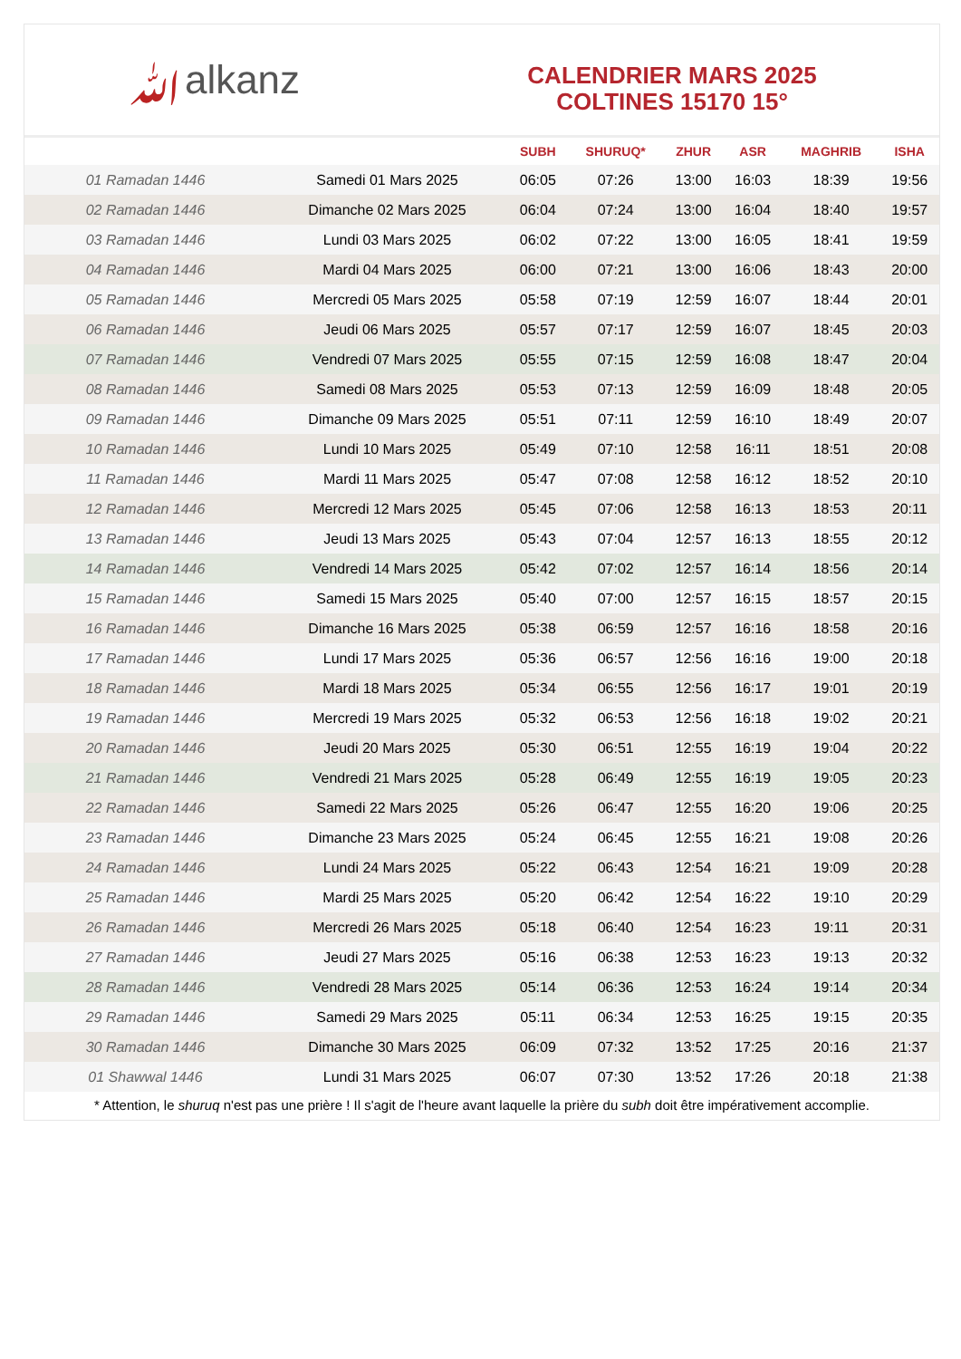ﷲalkanz
CALENDRIER MARS 2025
COLTINES 15170 15°
| | | SUBH | SHURUQ* | ZHUR | ASR | MAGHRIB | ISHA |
| --- | --- | --- | --- | --- | --- | --- | --- |
| 01 Ramadan 1446 | Samedi 01 Mars 2025 | 06:05 | 07:26 | 13:00 | 16:03 | 18:39 | 19:56 |
| 02 Ramadan 1446 | Dimanche 02 Mars 2025 | 06:04 | 07:24 | 13:00 | 16:04 | 18:40 | 19:57 |
| 03 Ramadan 1446 | Lundi 03 Mars 2025 | 06:02 | 07:22 | 13:00 | 16:05 | 18:41 | 19:59 |
| 04 Ramadan 1446 | Mardi 04 Mars 2025 | 06:00 | 07:21 | 13:00 | 16:06 | 18:43 | 20:00 |
| 05 Ramadan 1446 | Mercredi 05 Mars 2025 | 05:58 | 07:19 | 12:59 | 16:07 | 18:44 | 20:01 |
| 06 Ramadan 1446 | Jeudi 06 Mars 2025 | 05:57 | 07:17 | 12:59 | 16:07 | 18:45 | 20:03 |
| 07 Ramadan 1446 | Vendredi 07 Mars 2025 | 05:55 | 07:15 | 12:59 | 16:08 | 18:47 | 20:04 |
| 08 Ramadan 1446 | Samedi 08 Mars 2025 | 05:53 | 07:13 | 12:59 | 16:09 | 18:48 | 20:05 |
| 09 Ramadan 1446 | Dimanche 09 Mars 2025 | 05:51 | 07:11 | 12:59 | 16:10 | 18:49 | 20:07 |
| 10 Ramadan 1446 | Lundi 10 Mars 2025 | 05:49 | 07:10 | 12:58 | 16:11 | 18:51 | 20:08 |
| 11 Ramadan 1446 | Mardi 11 Mars 2025 | 05:47 | 07:08 | 12:58 | 16:12 | 18:52 | 20:10 |
| 12 Ramadan 1446 | Mercredi 12 Mars 2025 | 05:45 | 07:06 | 12:58 | 16:13 | 18:53 | 20:11 |
| 13 Ramadan 1446 | Jeudi 13 Mars 2025 | 05:43 | 07:04 | 12:57 | 16:13 | 18:55 | 20:12 |
| 14 Ramadan 1446 | Vendredi 14 Mars 2025 | 05:42 | 07:02 | 12:57 | 16:14 | 18:56 | 20:14 |
| 15 Ramadan 1446 | Samedi 15 Mars 2025 | 05:40 | 07:00 | 12:57 | 16:15 | 18:57 | 20:15 |
| 16 Ramadan 1446 | Dimanche 16 Mars 2025 | 05:38 | 06:59 | 12:57 | 16:16 | 18:58 | 20:16 |
| 17 Ramadan 1446 | Lundi 17 Mars 2025 | 05:36 | 06:57 | 12:56 | 16:16 | 19:00 | 20:18 |
| 18 Ramadan 1446 | Mardi 18 Mars 2025 | 05:34 | 06:55 | 12:56 | 16:17 | 19:01 | 20:19 |
| 19 Ramadan 1446 | Mercredi 19 Mars 2025 | 05:32 | 06:53 | 12:56 | 16:18 | 19:02 | 20:21 |
| 20 Ramadan 1446 | Jeudi 20 Mars 2025 | 05:30 | 06:51 | 12:55 | 16:19 | 19:04 | 20:22 |
| 21 Ramadan 1446 | Vendredi 21 Mars 2025 | 05:28 | 06:49 | 12:55 | 16:19 | 19:05 | 20:23 |
| 22 Ramadan 1446 | Samedi 22 Mars 2025 | 05:26 | 06:47 | 12:55 | 16:20 | 19:06 | 20:25 |
| 23 Ramadan 1446 | Dimanche 23 Mars 2025 | 05:24 | 06:45 | 12:55 | 16:21 | 19:08 | 20:26 |
| 24 Ramadan 1446 | Lundi 24 Mars 2025 | 05:22 | 06:43 | 12:54 | 16:21 | 19:09 | 20:28 |
| 25 Ramadan 1446 | Mardi 25 Mars 2025 | 05:20 | 06:42 | 12:54 | 16:22 | 19:10 | 20:29 |
| 26 Ramadan 1446 | Mercredi 26 Mars 2025 | 05:18 | 06:40 | 12:54 | 16:23 | 19:11 | 20:31 |
| 27 Ramadan 1446 | Jeudi 27 Mars 2025 | 05:16 | 06:38 | 12:53 | 16:23 | 19:13 | 20:32 |
| 28 Ramadan 1446 | Vendredi 28 Mars 2025 | 05:14 | 06:36 | 12:53 | 16:24 | 19:14 | 20:34 |
| 29 Ramadan 1446 | Samedi 29 Mars 2025 | 05:11 | 06:34 | 12:53 | 16:25 | 19:15 | 20:35 |
| 30 Ramadan 1446 | Dimanche 30 Mars 2025 | 06:09 | 07:32 | 13:52 | 17:25 | 20:16 | 21:37 |
| 01 Shawwal 1446 | Lundi 31 Mars 2025 | 06:07 | 07:30 | 13:52 | 17:26 | 20:18 | 21:38 |
* Attention, le shuruq n'est pas une prière ! Il s'agit de l'heure avant laquelle la prière du subh doit être impérativement accomplie.